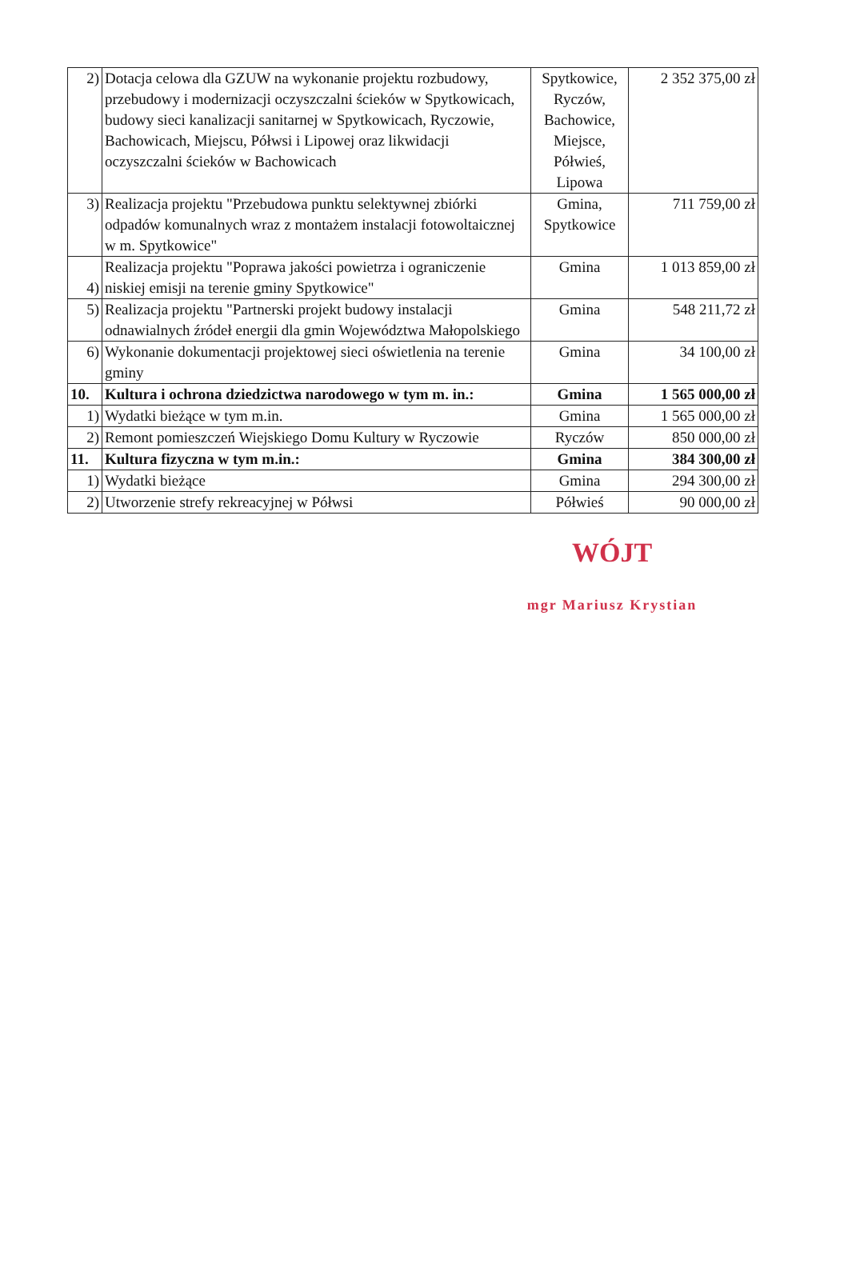| 2) | Dotacja celowa dla GZUW na wykonanie projektu rozbudowy, przebudowy i modernizacji oczyszczalni ścieków w Spytkowicach, budowy sieci kanalizacji sanitarnej w Spytkowicach, Ryczowie, Bachowicach, Miejscu, Półwsi i Lipowej oraz likwidacji oczyszczalni ścieków w Bachowicach | Spytkowice, Ryczów, Bachowice, Miejsce, Półwieś, Lipowa | 2 352 375,00 zł |
| 3) | Realizacja projektu "Przebudowa punktu selektywnej zbiórki odpadów komunalnych wraz z montażem instalacji fotowoltaicznej w m. Spytkowice" | Gmina, Spytkowice | 711 759,00 zł |
| 4) | Realizacja projektu "Poprawa jakości powietrza i ograniczenie niskiej emisji na terenie gminy Spytkowice" | Gmina | 1 013 859,00 zł |
| 5) | Realizacja projektu "Partnerski projekt budowy instalacji odnawialnych źródeł energii dla gmin Województwa Małopolskiego | Gmina | 548 211,72 zł |
| 6) | Wykonanie dokumentacji projektowej sieci oświetlenia na terenie gminy | Gmina | 34 100,00 zł |
| 10. | Kultura i ochrona dziedzictwa narodowego w tym m. in.: | Gmina | 1 565 000,00 zł |
| 1) | Wydatki bieżące w tym m.in. | Gmina | 1 565 000,00 zł |
| 2) | Remont pomieszczeń Wiejskiego Domu Kultury w Ryczowie | Ryczów | 850 000,00 zł |
| 11. | Kultura fizyczna w tym m.in.: | Gmina | 384 300,00 zł |
| 1) | Wydatki bieżące | Gmina | 294 300,00 zł |
| 2) | Utworzenie strefy rekreacyjnej w Półwsi | Półwieś | 90 000,00 zł |
WÓJT
mgr Mariusz Krystian